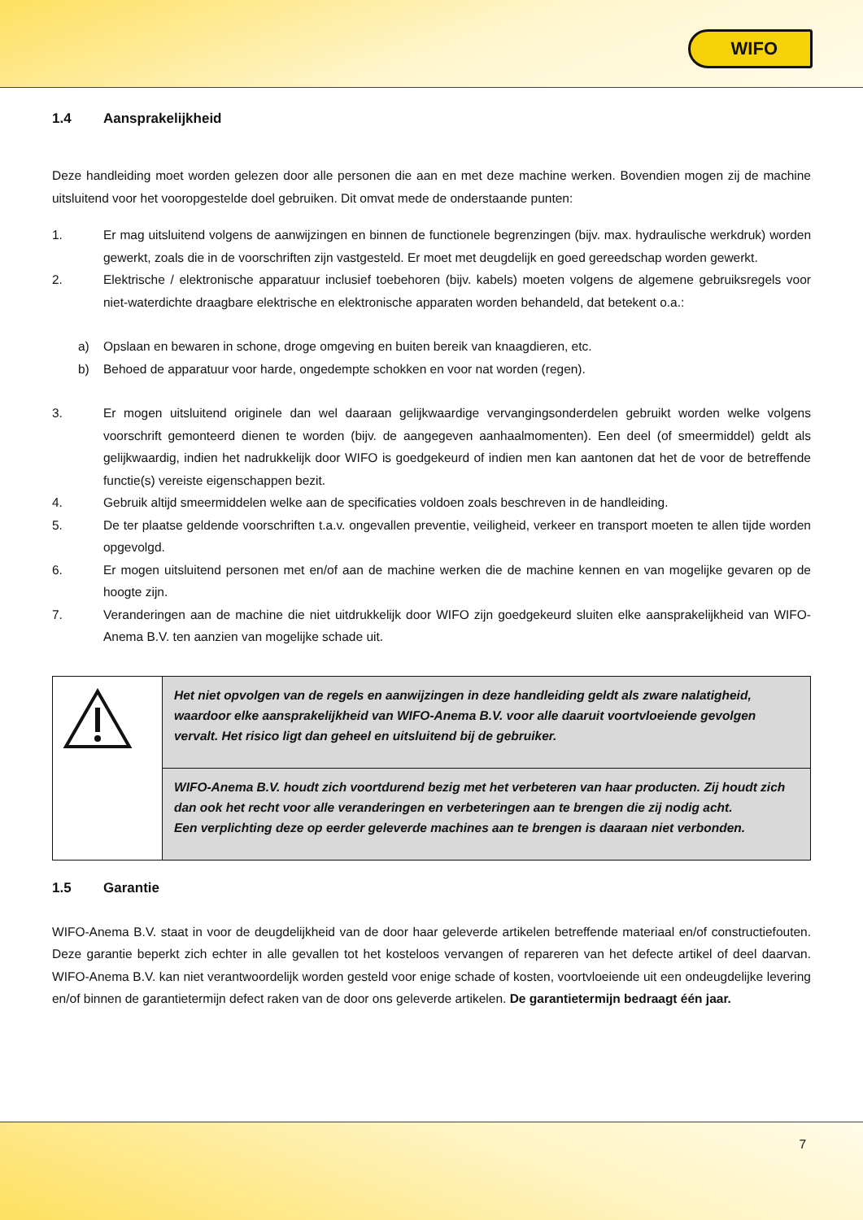WIFO
1.4 Aansprakelijkheid
Deze handleiding moet worden gelezen door alle personen die aan en met deze machine werken. Bovendien mogen zij de machine uitsluitend voor het vooropgestelde doel gebruiken. Dit omvat mede de onderstaande punten:
1. Er mag uitsluitend volgens de aanwijzingen en binnen de functionele begrenzingen (bijv. max. hydraulische werkdruk) worden gewerkt, zoals die in de voorschriften zijn vastgesteld. Er moet met deugdelijk en goed gereedschap worden gewerkt.
2. Elektrische / elektronische apparatuur inclusief toebehoren (bijv. kabels) moeten volgens de algemene gebruiksregels voor niet-waterdichte draagbare elektrische en elektronische apparaten worden behandeld, dat betekent o.a.:
a) Opslaan en bewaren in schone, droge omgeving en buiten bereik van knaagdieren, etc.
b) Behoed de apparatuur voor harde, ongedempte schokken en voor nat worden (regen).
3. Er mogen uitsluitend originele dan wel daaraan gelijkwaardige vervangingsonderdelen gebruikt worden welke volgens voorschrift gemonteerd dienen te worden (bijv. de aangegeven aanhaalmomenten). Een deel (of smeermiddel) geldt als gelijkwaardig, indien het nadrukkelijk door WIFO is goedgekeurd of indien men kan aantonen dat het de voor de betreffende functie(s) vereiste eigenschappen bezit.
4. Gebruik altijd smeermiddelen welke aan de specificaties voldoen zoals beschreven in de handleiding.
5. De ter plaatse geldende voorschriften t.a.v. ongevallen preventie, veiligheid, verkeer en transport moeten te allen tijde worden opgevolgd.
6. Er mogen uitsluitend personen met en/of aan de machine werken die de machine kennen en van mogelijke gevaren op de hoogte zijn.
7. Veranderingen aan de machine die niet uitdrukkelijk door WIFO zijn goedgekeurd sluiten elke aansprakelijkheid van WIFO-Anema B.V. ten aanzien van mogelijke schade uit.
| | Het niet opvolgen van de regels en aanwijzingen in deze handleiding geldt als zware nalatigheid, waardoor elke aansprakelijkheid van WIFO-Anema B.V. voor alle daaruit voortvloeiende gevolgen vervalt. Het risico ligt dan geheel en uitsluitend bij de gebruiker. |
| | WIFO-Anema B.V. houdt zich voortdurend bezig met het verbeteren van haar producten. Zij houdt zich dan ook het recht voor alle veranderingen en verbeteringen aan te brengen die zij nodig acht. Een verplichting deze op eerder geleverde machines aan te brengen is daaraan niet verbonden. |
1.5 Garantie
WIFO-Anema B.V. staat in voor de deugdelijkheid van de door haar geleverde artikelen betreffende materiaal en/of constructiefouten. Deze garantie beperkt zich echter in alle gevallen tot het kosteloos vervangen of repareren van het defecte artikel of deel daarvan. WIFO-Anema B.V. kan niet verantwoordelijk worden gesteld voor enige schade of kosten, voortvloeiende uit een ondeugdelijke levering en/of binnen de garantietermijn defect raken van de door ons geleverde artikelen. De garantietermijn bedraagt één jaar.
7